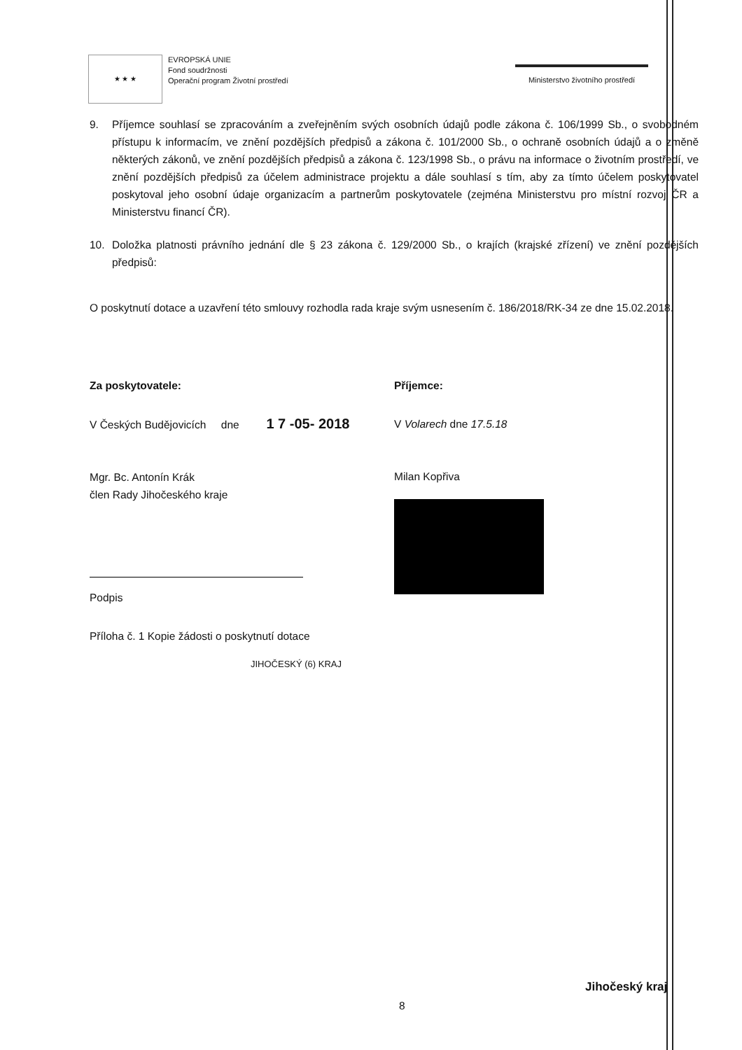★ ★ ★
EVROPSKÁ UNIE
Fond soudržnosti
Operační program Životní prostředí
Ministerstvo životního prostředí
9. Příjemce souhlasí se zpracováním a zveřejněním svých osobních údajů podle zákona č. 106/1999 Sb., o svobodném přístupu k informacím, ve znění pozdějších předpisů a zákona č. 101/2000 Sb., o ochraně osobních údajů a o změně některých zákonů, ve znění pozdějších předpisů a zákona č. 123/1998 Sb., o právu na informace o životním prostředí, ve znění pozdějších předpisů za účelem administrace projektu a dále souhlasí s tím, aby za tímto účelem poskytovatel poskytoval jeho osobní údaje organizacím a partnerům poskytovatele (zejména Ministerstvu pro místní rozvoj ČR a Ministerstvu financí ČR).
10. Doložka platnosti právního jednání dle § 23 zákona č. 129/2000 Sb., o krajích (krajské zřízení) ve znění pozdějších předpisů:
O poskytnutí dotace a uzavření této smlouvy rozhodla rada kraje svým usnesením č. 186/2018/RK-34 ze dne 15.02.2018.
Za poskytovatele:
V Českých Budějovicích dne 1 7 -05- 2018
Mgr. Bc. Antonín Krák
člen Rady Jihočeského kraje
Podpis
Příloha č. 1 Kopie žádosti o poskytnutí dotace
JIHOČESKÝ (6) KRAJ
Příjemce:
V Volarech dne 17.5.18
Milan Kopřiva
8
Jihočeský kraj